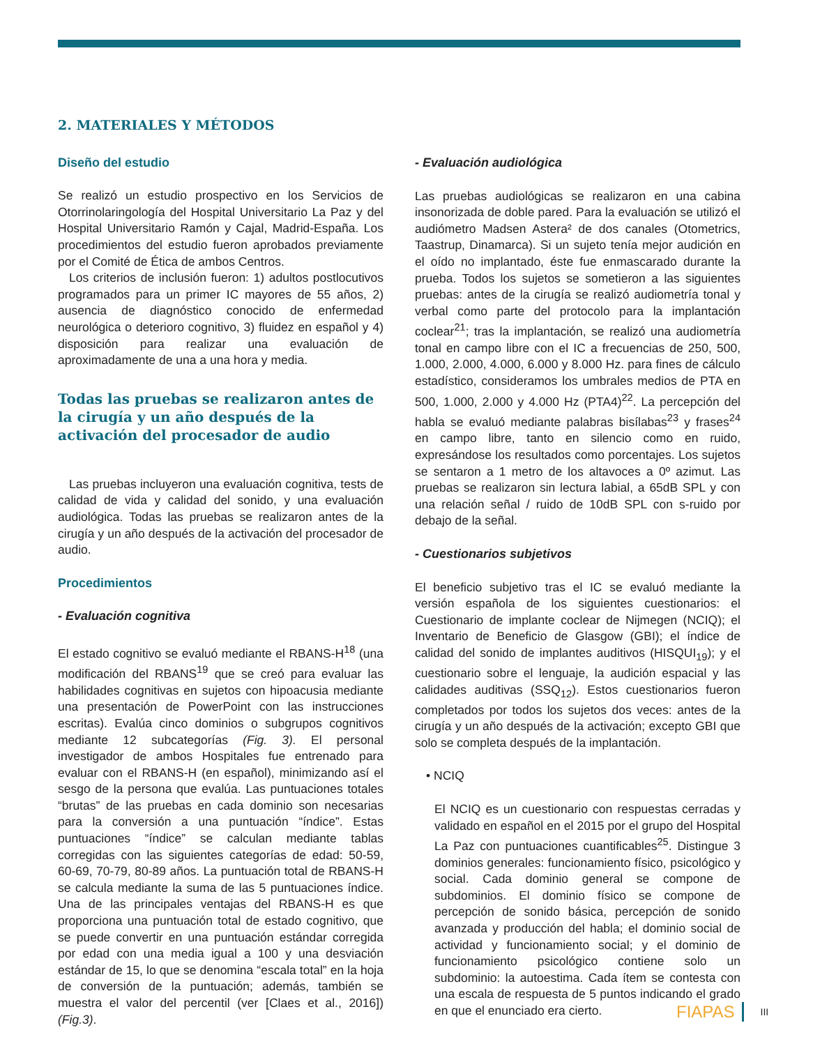2. MATERIALES Y MÉTODOS
Diseño del estudio
Se realizó un estudio prospectivo en los Servicios de Otorrinolaringología del Hospital Universitario La Paz y del Hospital Universitario Ramón y Cajal, Madrid-España. Los procedimientos del estudio fueron aprobados previamente por el Comité de Ética de ambos Centros.
Los criterios de inclusión fueron: 1) adultos postlocutivos programados para un primer IC mayores de 55 años, 2) ausencia de diagnóstico conocido de enfermedad neurológica o deterioro cognitivo, 3) fluidez en español y 4) disposición para realizar una evaluación de aproximadamente de una a una hora y media.
Todas las pruebas se realizaron antes de la cirugía y un año después de la activación del procesador de audio
Las pruebas incluyeron una evaluación cognitiva, tests de calidad de vida y calidad del sonido, y una evaluación audiológica. Todas las pruebas se realizaron antes de la cirugía y un año después de la activación del procesador de audio.
Procedimientos
- Evaluación cognitiva
El estado cognitivo se evaluó mediante el RBANS-H<sup>18</sup> (una modificación del RBANS<sup>19</sup> que se creó para evaluar las habilidades cognitivas en sujetos con hipoacusia mediante una presentación de PowerPoint con las instrucciones escritas). Evalúa cinco dominios o subgrupos cognitivos mediante 12 subcategorías (Fig. 3). El personal investigador de ambos Hospitales fue entrenado para evaluar con el RBANS-H (en español), minimizando así el sesgo de la persona que evalúa. Las puntuaciones totales “brutas” de las pruebas en cada dominio son necesarias para la conversión a una puntuación “índice”. Estas puntuaciones “índice” se calculan mediante tablas corregidas con las siguientes categorías de edad: 50-59, 60-69, 70-79, 80-89 años. La puntuación total de RBANS-H se calcula mediante la suma de las 5 puntuaciones índice. Una de las principales ventajas del RBANS-H es que proporciona una puntuación total de estado cognitivo, que se puede convertir en una puntuación estándar corregida por edad con una media igual a 100 y una desviación estándar de 15, lo que se denomina “escala total” en la hoja de conversión de la puntuación; además, también se muestra el valor del percentil (ver [Claes et al., 2016]) (Fig.3).
- Evaluación audiológica
Las pruebas audiológicas se realizaron en una cabina insonorizada de doble pared. Para la evaluación se utilizó el audiómetro Madsen Astera² de dos canales (Otometrics, Taastrup, Dinamarca). Si un sujeto tenía mejor audición en el oído no implantado, éste fue enmascarado durante la prueba. Todos los sujetos se sometieron a las siguientes pruebas: antes de la cirugía se realizó audiometría tonal y verbal como parte del protocolo para la implantación coclear<sup>21</sup>; tras la implantación, se realizó una audiometría tonal en campo libre con el IC a frecuencias de 250, 500, 1.000, 2.000, 4.000, 6.000 y 8.000 Hz. para fines de cálculo estadístico, consideramos los umbrales medios de PTA en 500, 1.000, 2.000 y 4.000 Hz (PTA4)<sup>22</sup>. La percepción del habla se evaluó mediante palabras bisílabas<sup>23</sup> y frases<sup>24</sup> en campo libre, tanto en silencio como en ruido, expresándose los resultados como porcentajes. Los sujetos se sentaron a 1 metro de los altavoces a 0º azimut. Las pruebas se realizaron sin lectura labial, a 65dB SPL y con una relación señal / ruido de 10dB SPL con s-ruido por debajo de la señal.
- Cuestionarios subjetivos
El beneficio subjetivo tras el IC se evaluó mediante la versión española de los siguientes cuestionarios: el Cuestionario de implante coclear de Nijmegen (NCIQ); el Inventario de Beneficio de Glasgow (GBI); el índice de calidad del sonido de implantes auditivos (HISQUI<sub>19</sub>); y el cuestionario sobre el lenguaje, la audición espacial y las calidades auditivas (SSQ<sub>12</sub>). Estos cuestionarios fueron completados por todos los sujetos dos veces: antes de la cirugía y un año después de la activación; excepto GBI que solo se completa después de la implantación.
• NCIQ
El NCIQ es un cuestionario con respuestas cerradas y validado en español en el 2015 por el grupo del Hospital La Paz con puntuaciones cuantificables<sup>25</sup>. Distingue 3 dominios generales: funcionamiento físico, psicológico y social. Cada dominio general se compone de subdominios. El dominio físico se compone de percepción de sonido básica, percepción de sonido avanzada y producción del habla; el dominio social de actividad y funcionamiento social; y el dominio de funcionamiento psicológico contiene solo un subdominio: la autoestima. Cada ítem se contesta con una escala de respuesta de 5 puntos indicando el grado en que el enunciado era cierto.
FIAPAS III